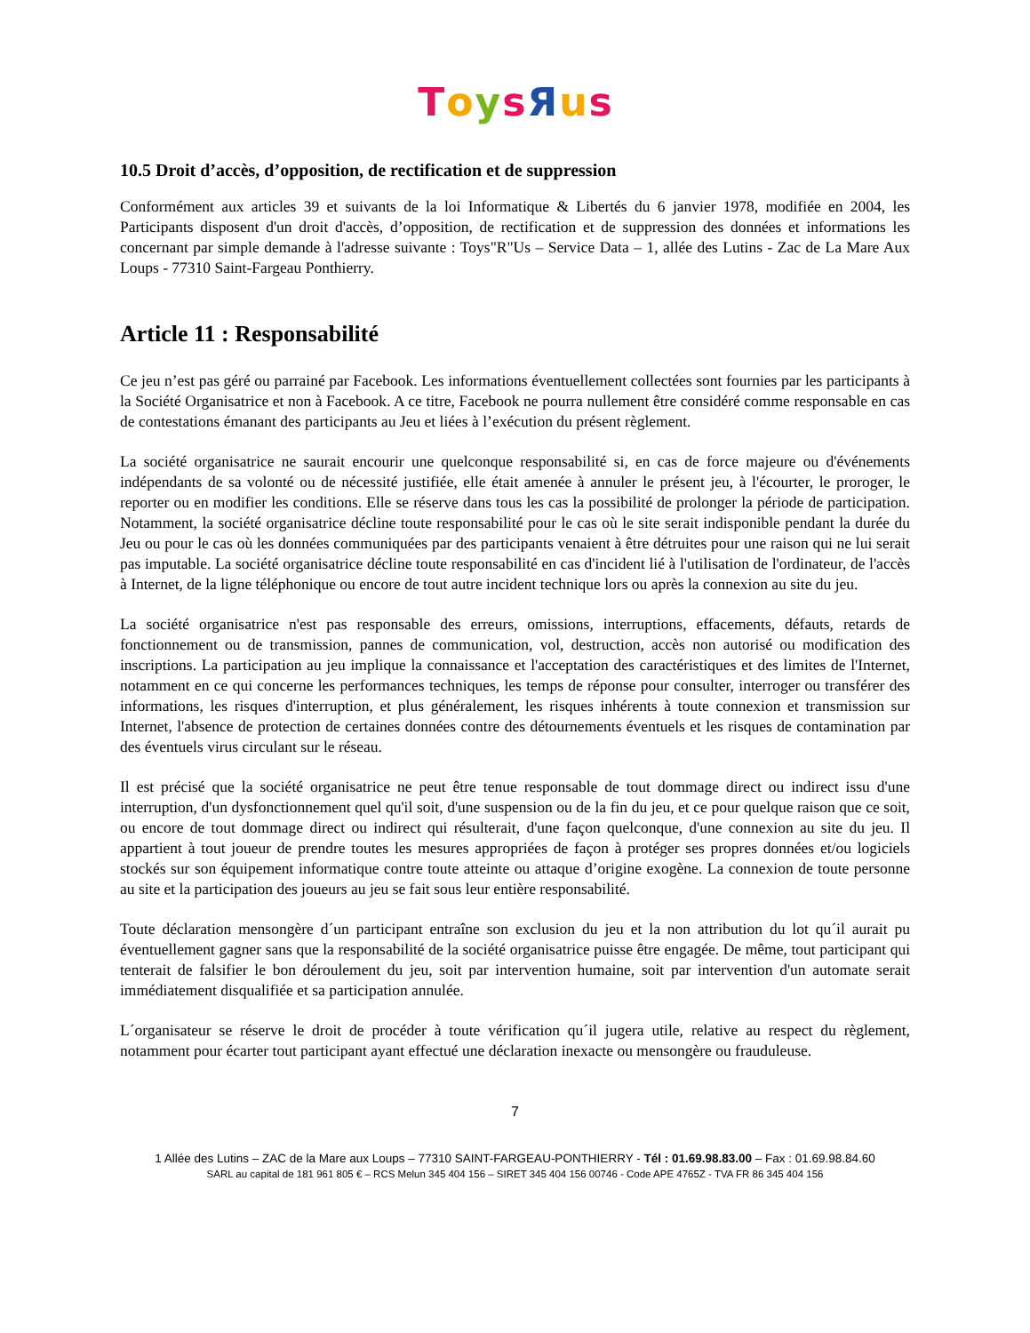ToysЯus
10.5 Droit d’accès, d’opposition, de rectification et de suppression
Conformément aux articles 39 et suivants de la loi Informatique & Libertés du 6 janvier 1978, modifiée en 2004, les Participants disposent d'un droit d'accès, d’opposition, de rectification et de suppression des données et informations les concernant par simple demande à l'adresse suivante : Toys"R"Us – Service Data – 1, allée des Lutins - Zac de La Mare Aux Loups - 77310 Saint-Fargeau Ponthierry.
Article 11 : Responsabilité
Ce jeu n’est pas géré ou parrainé par Facebook. Les informations éventuellement collectées sont fournies par les participants à la Société Organisatrice et non à Facebook. A ce titre, Facebook ne pourra nullement être considéré comme responsable en cas de contestations émanant des participants au Jeu et liées à l’exécution du présent règlement.
La société organisatrice ne saurait encourir une quelconque responsabilité si, en cas de force majeure ou d'événements indépendants de sa volonté ou de nécessité justifiée, elle était amenée à annuler le présent jeu, à l'écourter, le proroger, le reporter ou en modifier les conditions. Elle se réserve dans tous les cas la possibilité de prolonger la période de participation. Notamment, la société organisatrice décline toute responsabilité pour le cas où le site serait indisponible pendant la durée du Jeu ou pour le cas où les données communiquées par des participants venaient à être détruites pour une raison qui ne lui serait pas imputable. La société organisatrice décline toute responsabilité en cas d'incident lié à l'utilisation de l'ordinateur, de l'accès à Internet, de la ligne téléphonique ou encore de tout autre incident technique lors ou après la connexion au site du jeu.
La société organisatrice n'est pas responsable des erreurs, omissions, interruptions, effacements, défauts, retards de fonctionnement ou de transmission, pannes de communication, vol, destruction, accès non autorisé ou modification des inscriptions. La participation au jeu implique la connaissance et l'acceptation des caractéristiques et des limites de l'Internet, notamment en ce qui concerne les performances techniques, les temps de réponse pour consulter, interroger ou transférer des informations, les risques d'interruption, et plus généralement, les risques inhérents à toute connexion et transmission sur Internet, l'absence de protection de certaines données contre des détournements éventuels et les risques de contamination par des éventuels virus circulant sur le réseau.
Il est précisé que la société organisatrice ne peut être tenue responsable de tout dommage direct ou indirect issu d'une interruption, d'un dysfonctionnement quel qu'il soit, d'une suspension ou de la fin du jeu, et ce pour quelque raison que ce soit, ou encore de tout dommage direct ou indirect qui résulterait, d'une façon quelconque, d'une connexion au site du jeu. Il appartient à tout joueur de prendre toutes les mesures appropriées de façon à protéger ses propres données et/ou logiciels stockés sur son équipement informatique contre toute atteinte ou attaque d’origine exogène. La connexion de toute personne au site et la participation des joueurs au jeu se fait sous leur entière responsabilité.
Toute déclaration mensongère d´un participant entraîne son exclusion du jeu et la non attribution du lot qu´il aurait pu éventuellement gagner sans que la responsabilité de la société organisatrice puisse être engagée. De même, tout participant qui tenterait de falsifier le bon déroulement du jeu, soit par intervention humaine, soit par intervention d'un automate serait immédiatement disqualifiée et sa participation annulée.
L´organisateur se réserve le droit de procéder à toute vérification qu´il jugera utile, relative au respect du règlement, notamment pour écarter tout participant ayant effectué une déclaration inexacte ou mensongère ou frauduleuse.
7
1 Allée des Lutins – ZAC de la Mare aux Loups – 77310 SAINT-FARGEAU-PONTHIERRY - Tél : 01.69.98.83.00 – Fax : 01.69.98.84.60
SARL au capital de 181 961 805 € – RCS Melun 345 404 156 – SIRET 345 404 156 00746 - Code APE 4765Z - TVA FR 86 345 404 156